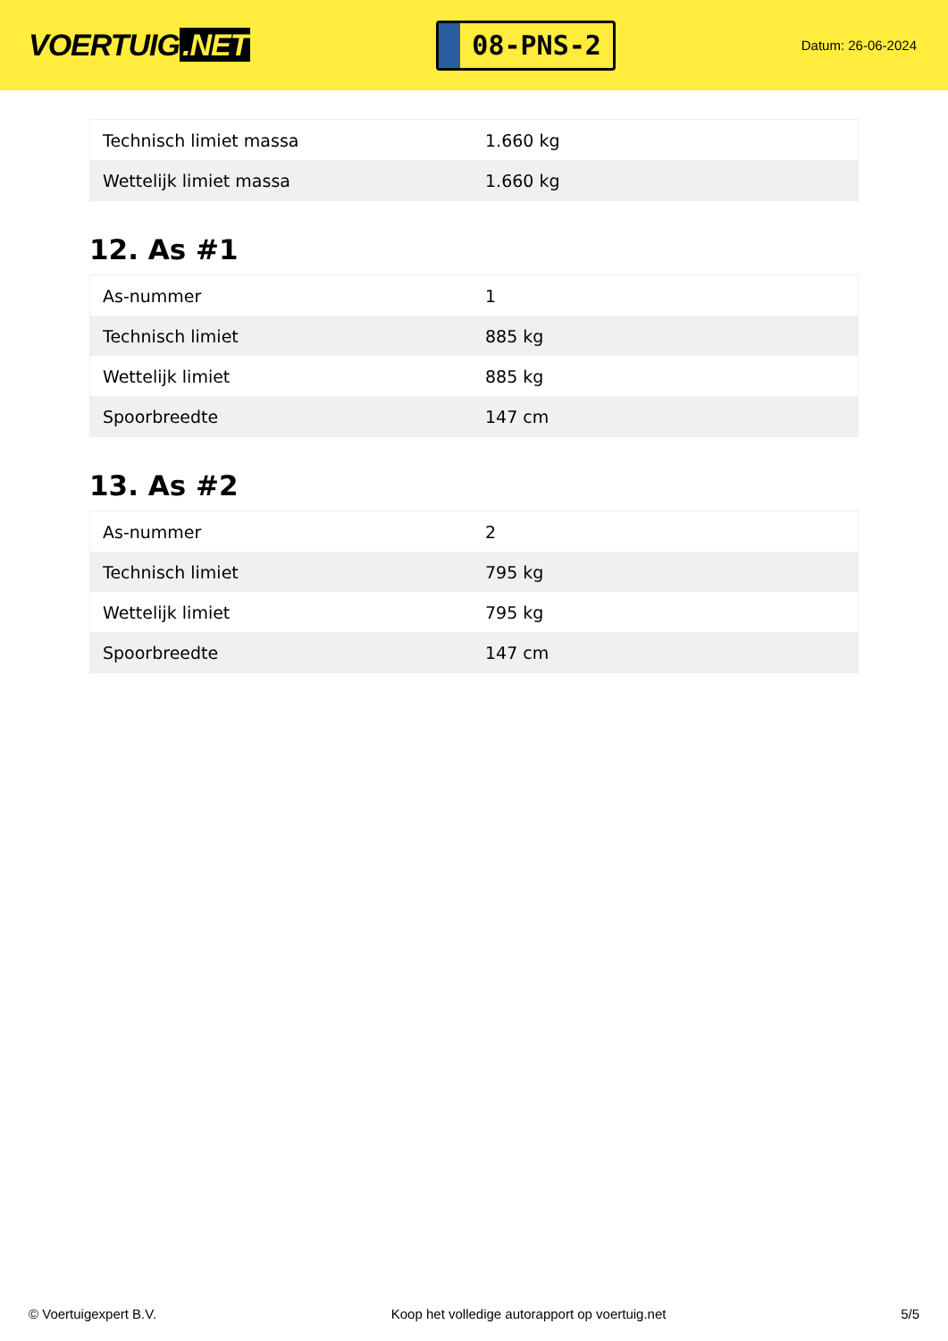VOERTUIG.NET
08-PNS-2
Datum: 26-06-2024
| Technisch limiet massa | 1.660 kg |
| Wettelijk limiet massa | 1.660 kg |
12. As #1
| As-nummer | 1 |
| Technisch limiet | 885 kg |
| Wettelijk limiet | 885 kg |
| Spoorbreedte | 147 cm |
13. As #2
| As-nummer | 2 |
| Technisch limiet | 795 kg |
| Wettelijk limiet | 795 kg |
| Spoorbreedte | 147 cm |
© Voertuigexpert B.V. Koop het volledige autorapport op voertuig.net 5/5